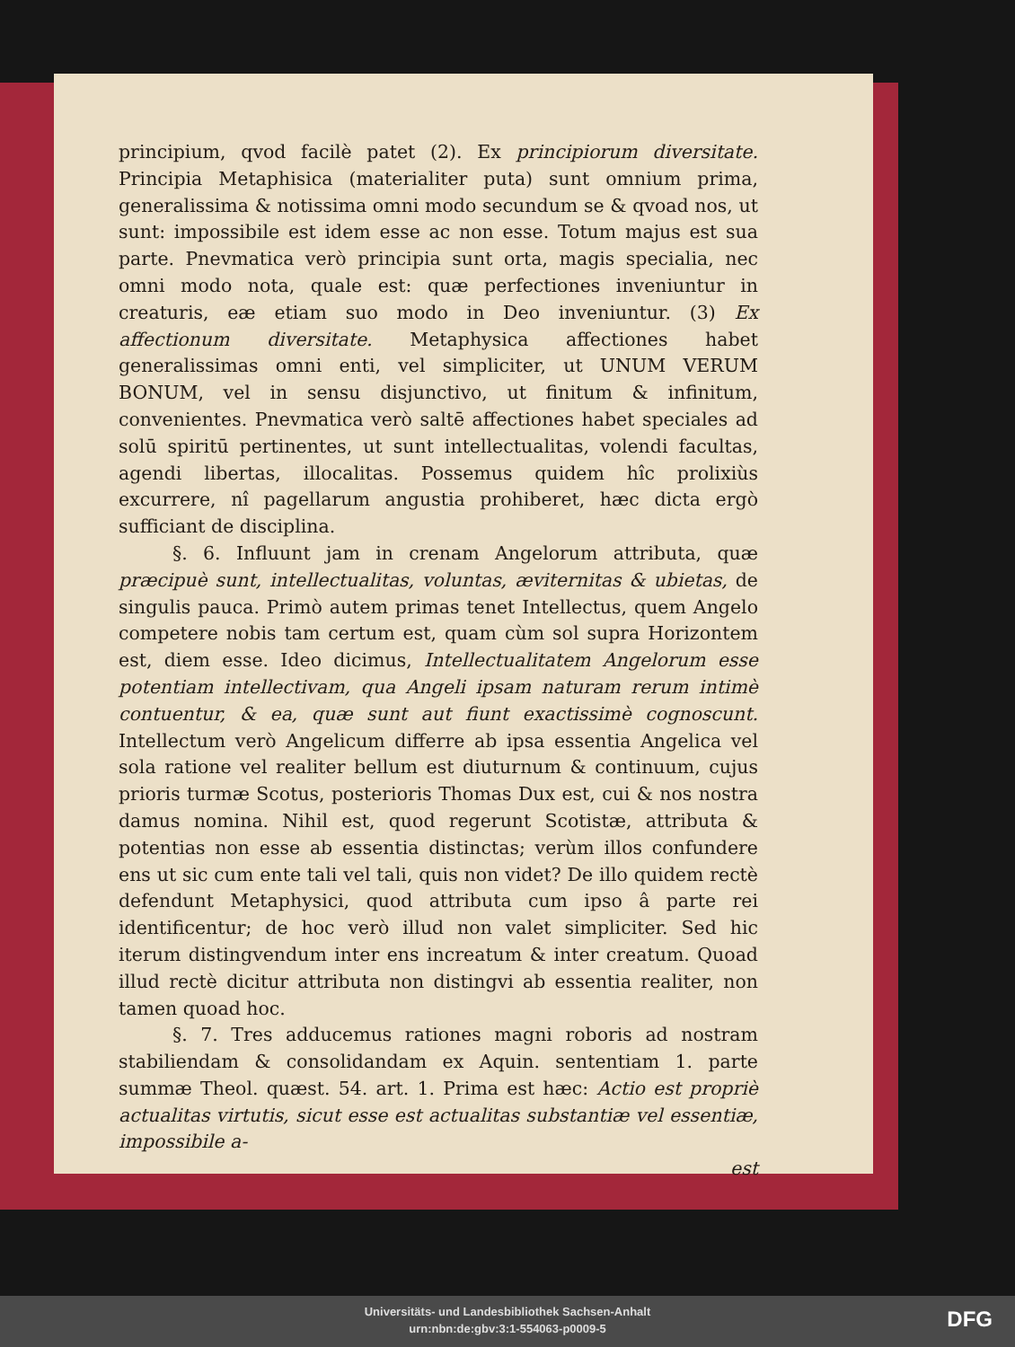principium, qvod facilè patet (2). Ex principiorum diversitate. Principia Metaphisica (materialiter puta) sunt omnium prima, generalissima & notissima omni modo secundum se & qvoad nos, ut sunt: impossibile est idem esse ac non esse. Totum majus est sua parte. Pnevmatica verò principia sunt orta, magis specialia, nec omni modo nota, quale est: quæ perfectiones inveniuntur in creaturis, eæ etiam suo modo in Deo inveniuntur. (3) Ex affectionum diversitate. Metaphysica affectiones habet generalissimas omni enti, vel simpliciter, ut UNUM VERUM BONUM, vel in sensu disjunctivo, ut finitum & infinitum, convenientes. Pnevmatica verò saltē affectiones habet speciales ad solū spiritū pertinentes, ut sunt intellectualitas, volendi facultas, agendi libertas, illocalitas. Possemus quidem hîc prolixiùs excurrere, nî pagellarum angustia prohiberet, hæc dicta ergò sufficiant de disciplina.
§. 6. Influunt jam in crenam Angelorum attributa, quæ præcipuè sunt, intellectualitas, voluntas, æviternitas & ubietas, de singulis pauca. Primò autem primas tenet Intellectus, quem Angelo competere nobis tam certum est, quam cùm sol supra Horizontem est, diem esse. Ideo dicimus, Intellectualitatem Angelorum esse potentiam intellectivam, qua Angeli ipsam naturam rerum intimè contuentur, & ea, quæ sunt aut fiunt exactissimè cognoscunt. Intellectum verò Angelicum differre ab ipsa essentia Angelica vel sola ratione vel realiter bellum est diuturnum & continuum, cujus prioris turmæ Scotus, posterioris Thomas Dux est, cui & nos nostra damus nomina. Nihil est, quod regerunt Scotistæ, attributa & potentias non esse ab essentia distinctas; verùm illos confundere ens ut sic cum ente tali vel tali, quis non videt? De illo quidem rectè defendunt Metaphysici, quod attributa cum ipso â parte rei identificentur; de hoc verò illud non valet simpliciter. Sed hic iterum distingvendum inter ens increatum & inter creatum. Quoad illud rectè dicitur attributa non distingvi ab essentia realiter, non tamen quoad hoc.
§. 7. Tres adducemus rationes magni roboris ad nostram stabiliendam & consolidandam ex Aquin. sententiam 1. parte summæ Theol. quæst. 54. art. 1. Prima est hæc: Actio est propriè actualitas virtutis, sicut esse est actualitas substantiæ vel essentiæ, impossibile a-
est
Universitäts- und Landesbibliothek Sachsen-Anhalt
urn:nbn:de:gbv:3:1-554063-p0009-5
DFG